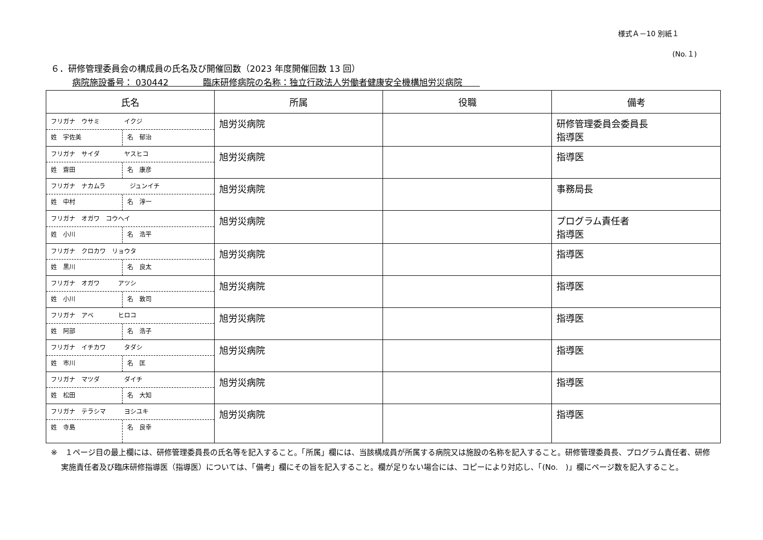様式Ａ－10 別紙１
(No.１)
６．研修管理委員会の構成員の氏名及び開催回数（2023 年度開催回数 13 回）
病院施設番号： 030442　　　　臨床研修病院の名称：独立行政法人労働者健康安全機構旭労災病院　　
| 氏名 | 所属 | 役職 | 備考 |
| --- | --- | --- | --- |
| フリガナ ウサミ イクジ 姓 宇佐美 名 郁治 | 旭労災病院 | | 研修管理委員会委員長 指導医 |
| フリガナ サイダ ヤスヒコ 姓 齋田 名 康彦 | 旭労災病院 | | 指導医 |
| フリガナ ナカムラ ジュンイチ 姓 中村 名 淳一 | 旭労災病院 | | 事務局長 |
| フリガナ オガワ コウヘイ 姓 小川 名 浩平 | 旭労災病院 | | プログラム責任者 指導医 |
| フリガナ クロカワ リョウタ 姓 黒川 名 良太 | 旭労災病院 | | 指導医 |
| フリガナ オガワ アツシ 姓 小川 名 敦司 | 旭労災病院 | | 指導医 |
| フリガナ アベ ヒロコ 姓 阿部 名 浩子 | 旭労災病院 | | 指導医 |
| フリガナ イチカワ タダシ 姓 市川 名 匡 | 旭労災病院 | | 指導医 |
| フリガナ マツダ ダイチ 姓 松田 名 大知 | 旭労災病院 | | 指導医 |
| フリガナ テラシマ ヨシユキ 姓 寺島 名 良幸 | 旭労災病院 | | 指導医 |
※　１ページ目の最上欄には、研修管理委員長の氏名等を記入すること。「所属」欄には、当該構成員が所属する病院又は施設の名称を記入すること。研修管理委員長、プログラム責任者、研修実施責任者及び臨床研修指導医（指導医）については、「備考」欄にその旨を記入すること。欄が足りない場合には、コピーにより対応し、「(No.　)」欄にページ数を記入すること。